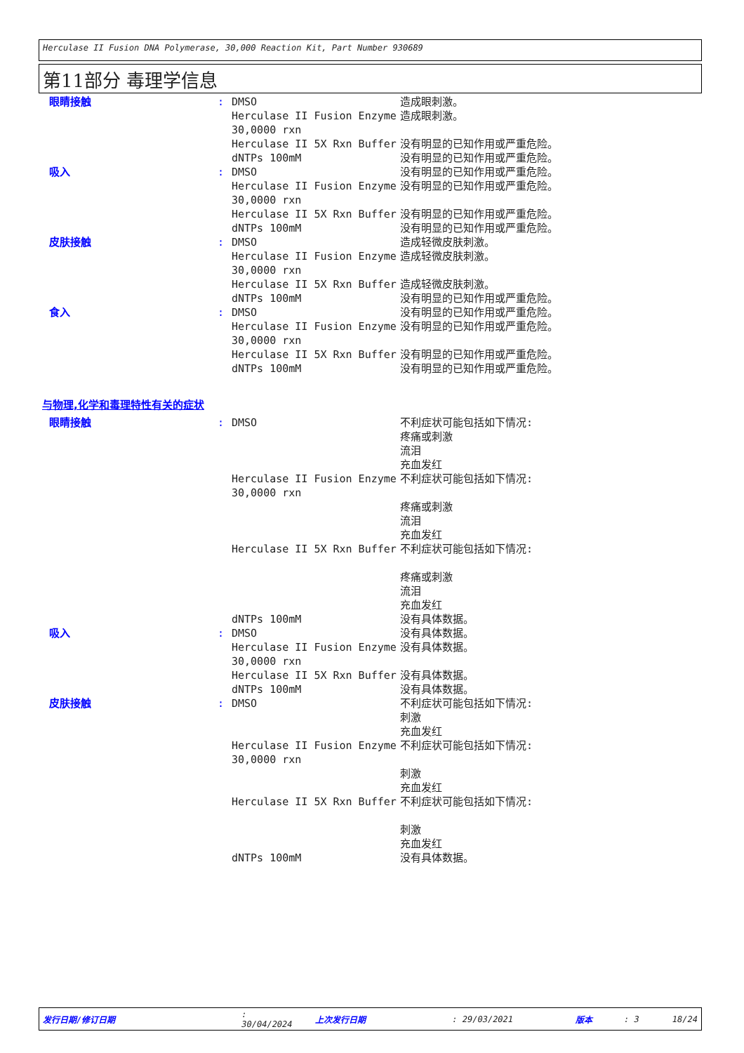Herculase II Fusion DNA Polymerase, 30,000 Reaction Kit, Part Number 930689
第11部分 毒理学信息
| 眼睛接触 | : | DMSO | 造成眼刺激。 |
| | | Herculase II Fusion Enzyme 30,0000 rxn | 造成眼刺激。 |
| | | Herculase II 5X Rxn Buffer | 没有明显的已知作用或严重危险。 |
| | | dNTPs 100mM | 没有明显的已知作用或严重危险。 |
| 吸入 | : | DMSO | 没有明显的已知作用或严重危险。 |
| | | Herculase II Fusion Enzyme 30,0000 rxn | 没有明显的已知作用或严重危险。 |
| | | Herculase II 5X Rxn Buffer | 没有明显的已知作用或严重危险。 |
| | | dNTPs 100mM | 没有明显的已知作用或严重危险。 |
| 皮肤接触 | : | DMSO | 造成轻微皮肤刺激。 |
| | | Herculase II Fusion Enzyme 30,0000 rxn | 造成轻微皮肤刺激。 |
| | | Herculase II 5X Rxn Buffer | 造成轻微皮肤刺激。 |
| | | dNTPs 100mM | 没有明显的已知作用或严重危险。 |
| 食入 | : | DMSO | 没有明显的已知作用或严重危险。 |
| | | Herculase II Fusion Enzyme 30,0000 rxn | 没有明显的已知作用或严重危险。 |
| | | Herculase II 5X Rxn Buffer | 没有明显的已知作用或严重危险。 |
| | | dNTPs 100mM | 没有明显的已知作用或严重危险。 |
与物理,化学和毒理特性有关的症状
| 眼睛接触 | : | DMSO | 不利症状可能包括如下情况: 疼痛或刺激 流泪 充血发红 |
| | | Herculase II Fusion Enzyme 30,0000 rxn | 不利症状可能包括如下情况: 疼痛或刺激 流泪 充血发红 |
| | | Herculase II 5X Rxn Buffer | 不利症状可能包括如下情况: 疼痛或刺激 流泪 充血发红 |
| | | dNTPs 100mM | 没有具体数据。 |
| 吸入 | : | DMSO | 没有具体数据。 |
| | | Herculase II Fusion Enzyme 30,0000 rxn | 没有具体数据。 |
| | | Herculase II 5X Rxn Buffer | 没有具体数据。 |
| | | dNTPs 100mM | 没有具体数据。 |
| 皮肤接触 | : | DMSO | 不利症状可能包括如下情况: 刺激 充血发红 |
| | | Herculase II Fusion Enzyme 30,0000 rxn | 不利症状可能包括如下情况: 刺激 充血发红 |
| | | Herculase II 5X Rxn Buffer | 不利症状可能包括如下情况: 刺激 充血发红 |
| | | dNTPs 100mM | 没有具体数据。 |
发行日期/修订日期: 30/04/2024 上次发行日期: 29/03/2021 版本: 3 18/24